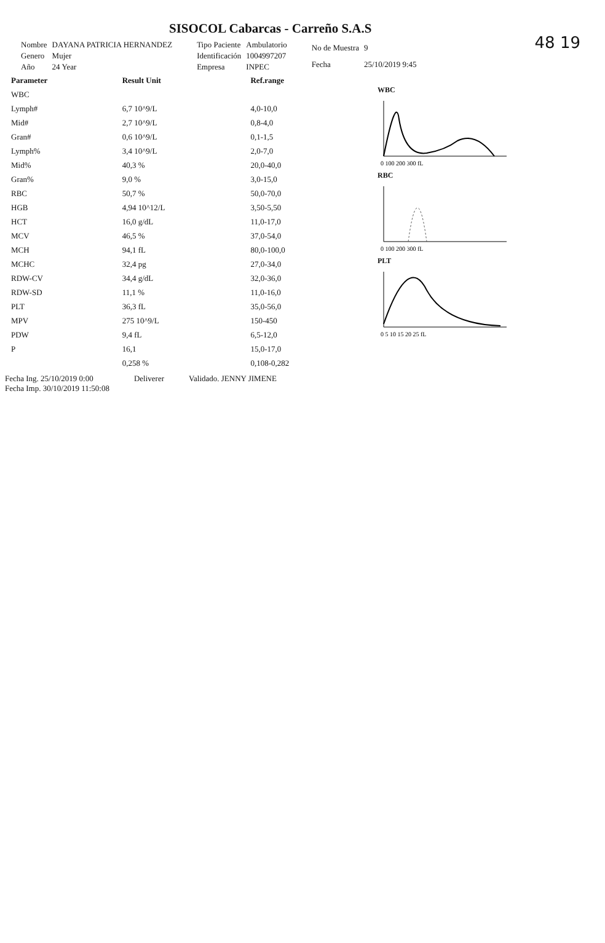48 19
SISOCOL Cabarcas - Carreño S.A.S
| Nombre | DAYANA PATRICIA HERNANDEZ |
| Genero | Mujer |
| Año | 24 Year |
| Tipo Paciente | Ambulatorio |
| Identificación | 1004997207 |
| Empresa | INPEC |
| No de Muestra | 9 |
| Fecha | 25/10/2019 9:45 |
| Parameter | Result Unit | Ref.range |
| --- | --- | --- |
| WBC | | |
| Lymph# | 6,7 10^9/L | 4,0-10,0 |
| Mid# | 2,7 10^9/L | 0,8-4,0 |
| Gran# | 0,6 10^9/L | 0,1-1,5 |
| Lymph% | 3,4 10^9/L | 2,0-7,0 |
| Mid% | 40,3 % | 20,0-40,0 |
| Gran% | 9,0 % | 3,0-15,0 |
| RBC | 50,7 % | 50,0-70,0 |
| HGB | 4,94 10^12/L | 3,50-5,50 |
| HCT | 16,0 g/dL | 11,0-17,0 |
| MCV | 46,5 % | 37,0-54,0 |
| MCH | 94,1 fL | 80,0-100,0 |
| MCHC | 32,4 pg | 27,0-34,0 |
| RDW-CV | 34,4 g/dL | 32,0-36,0 |
| RDW-SD | 11,1 % | 11,0-16,0 |
| PLT | 36,3 fL | 35,0-56,0 |
| MPV | 275 10^9/L | 150-450 |
| PDW | 9,4 fL | 6,5-12,0 |
| P | 16,1 | 15,0-17,0 |
| | 0,258 % | 0,108-0,282 |
WBC
0 100 200 300 fL
RBC
0 100 200 300 fL
PLT
0 5 10 15 20 25 fL
Fecha Ing. 25/10/2019 0:00
Fecha Imp. 30/10/2019 11:50:08
Deliverer Validado. JENNY JIMENE